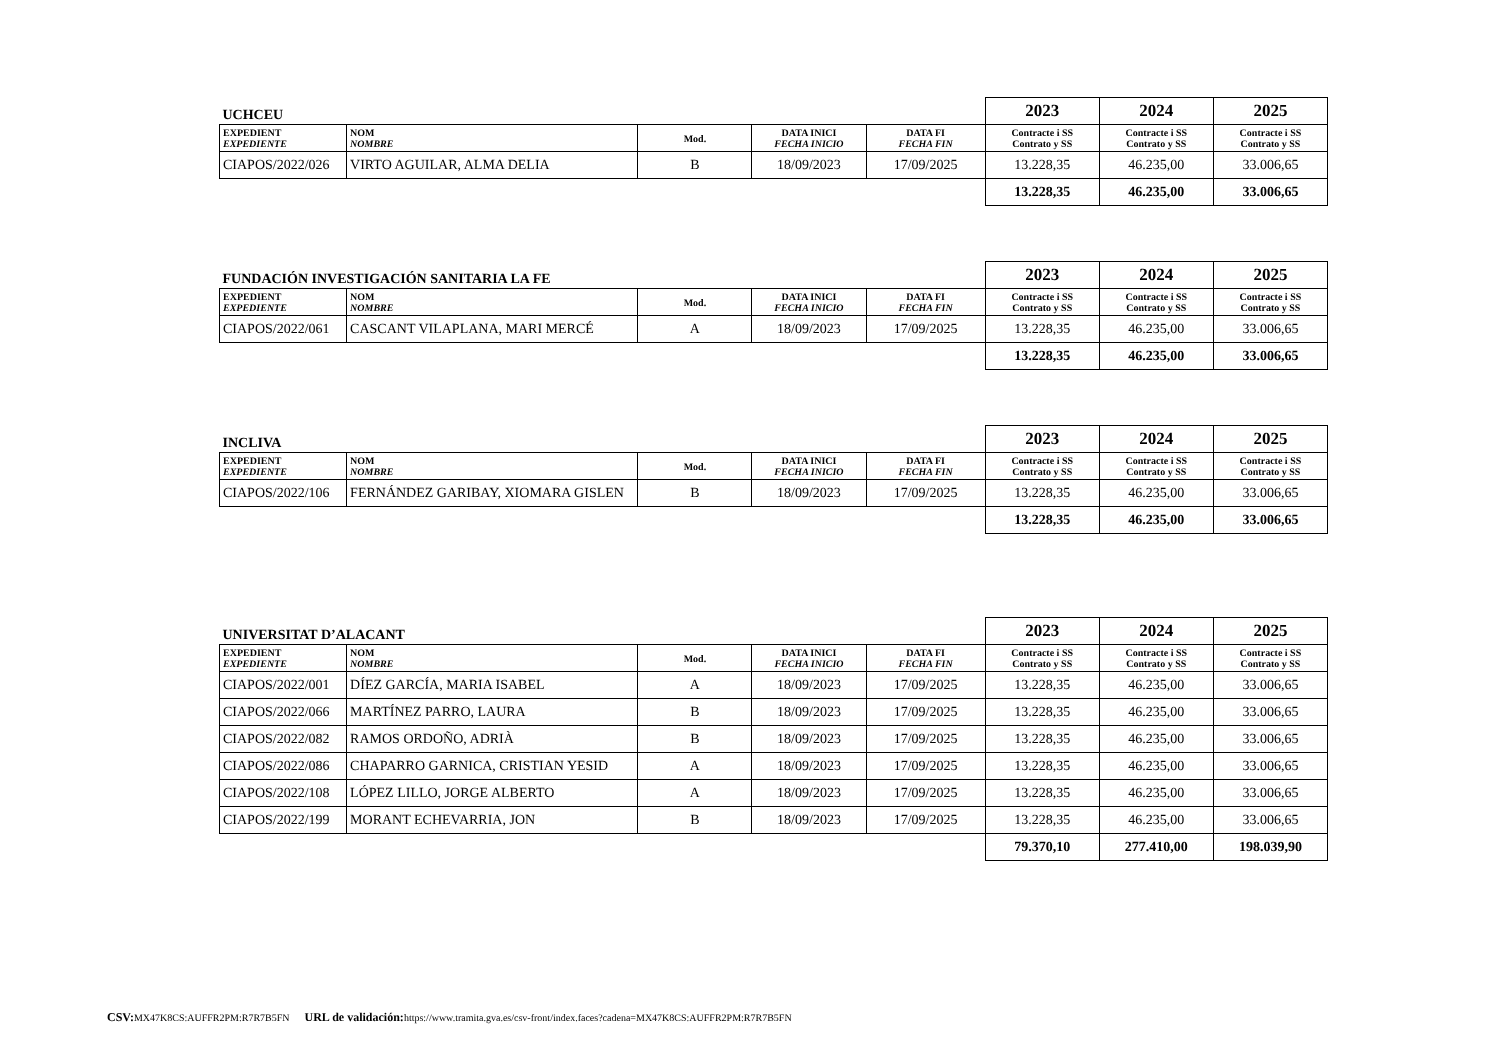| UCHCEU | | | | | 2023 | 2024 | 2025 |
| EXPEDIENT EXPEDIENTE | NOM NOMBRE | Mod. | DATA INICI FECHA INICIO | DATA FI FECHA FIN | Contracte i SS Contrato y SS | Contracte i SS Contrato y SS | Contracte i SS Contrato y SS |
| CIAPOS/2022/026 | VIRTO AGUILAR, ALMA DELIA | B | 18/09/2023 | 17/09/2025 | 13.228,35 | 46.235,00 | 33.006,65 |
| | | | | | 13.228,35 | 46.235,00 | 33.006,65 |
| FUNDACIÓN INVESTIGACIÓN SANITARIA LA FE | | | | | 2023 | 2024 | 2025 |
| EXPEDIENT EXPEDIENTE | NOM NOMBRE | Mod. | DATA INICI FECHA INICIO | DATA FI FECHA FIN | Contracte i SS Contrato y SS | Contracte i SS Contrato y SS | Contracte i SS Contrato y SS |
| CIAPOS/2022/061 | CASCANT VILAPLANA, MARI MERCÉ | A | 18/09/2023 | 17/09/2025 | 13.228,35 | 46.235,00 | 33.006,65 |
| | | | | | 13.228,35 | 46.235,00 | 33.006,65 |
| INCLIVA | | | | | 2023 | 2024 | 2025 |
| EXPEDIENT EXPEDIENTE | NOM NOMBRE | Mod. | DATA INICI FECHA INICIO | DATA FI FECHA FIN | Contracte i SS Contrato y SS | Contracte i SS Contrato y SS | Contracte i SS Contrato y SS |
| CIAPOS/2022/106 | FERNÁNDEZ GARIBAY, XIOMARA GISLEN | B | 18/09/2023 | 17/09/2025 | 13.228,35 | 46.235,00 | 33.006,65 |
| | | | | | 13.228,35 | 46.235,00 | 33.006,65 |
| UNIVERSITAT D’ALACANT | | | | | 2023 | 2024 | 2025 |
| EXPEDIENT EXPEDIENTE | NOM NOMBRE | Mod. | DATA INICI FECHA INICIO | DATA FI FECHA FIN | Contracte i SS Contrato y SS | Contracte i SS Contrato y SS | Contracte i SS Contrato y SS |
| CIAPOS/2022/001 | DÍEZ GARCÍA, MARIA ISABEL | A | 18/09/2023 | 17/09/2025 | 13.228,35 | 46.235,00 | 33.006,65 |
| CIAPOS/2022/066 | MARTÍNEZ PARRO, LAURA | B | 18/09/2023 | 17/09/2025 | 13.228,35 | 46.235,00 | 33.006,65 |
| CIAPOS/2022/082 | RAMOS ORDOÑO, ADRIÀ | B | 18/09/2023 | 17/09/2025 | 13.228,35 | 46.235,00 | 33.006,65 |
| CIAPOS/2022/086 | CHAPARRO GARNICA, CRISTIAN YESID | A | 18/09/2023 | 17/09/2025 | 13.228,35 | 46.235,00 | 33.006,65 |
| CIAPOS/2022/108 | LÓPEZ LILLO, JORGE ALBERTO | A | 18/09/2023 | 17/09/2025 | 13.228,35 | 46.235,00 | 33.006,65 |
| CIAPOS/2022/199 | MORANT ECHEVARRIA, JON | B | 18/09/2023 | 17/09/2025 | 13.228,35 | 46.235,00 | 33.006,65 |
| | | | | | 79.370,10 | 277.410,00 | 198.039,90 |
CSV: MX47K8CS:AUFFR2PM:R7R7B5FN URL de validación: https://www.tramita.gva.es/csv-front/index.faces?cadena=MX47K8CS:AUFFR2PM:R7R7B5FN